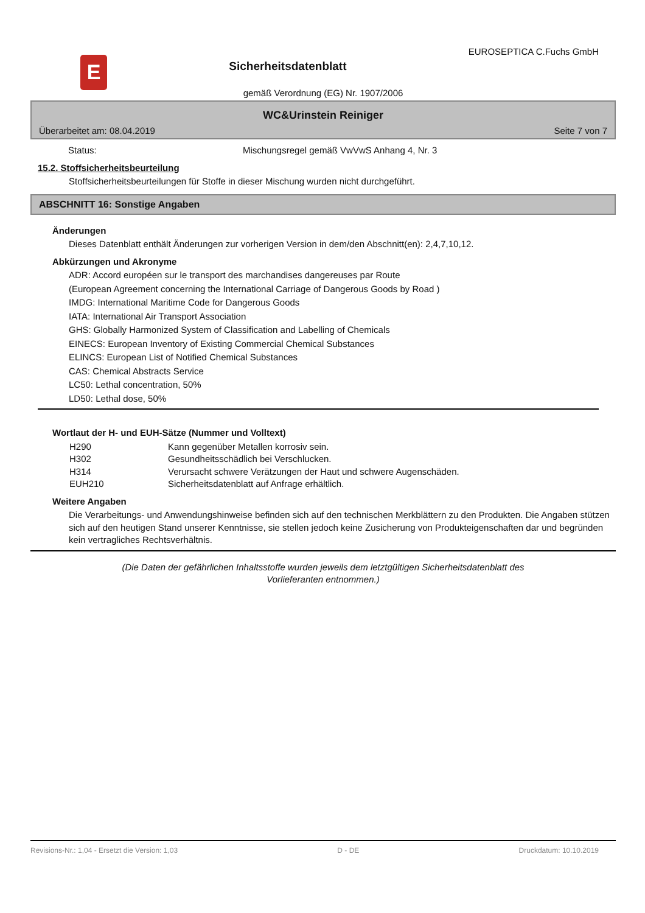E
Sicherheitsdatenblatt
EUROSEPTICA C.Fuchs GmbH
gemäß Verordnung (EG) Nr. 1907/2006
WC&Urinstein Reiniger
Überarbeitet am: 08.04.2019 Seite 7 von 7
| Status: | Mischungsregel gemäß VwVwS Anhang 4, Nr. 3 |
15.2. Stoffsicherheitsbeurteilung
Stoffsicherheitsbeurteilungen für Stoffe in dieser Mischung wurden nicht durchgeführt.
ABSCHNITT 16: Sonstige Angaben
Änderungen
Dieses Datenblatt enthält Änderungen zur vorherigen Version in dem/den Abschnitt(en): 2,4,7,10,12.
Abkürzungen und Akronyme
ADR: Accord européen sur le transport des marchandises dangereuses par Route
(European Agreement concerning the International Carriage of Dangerous Goods by Road )
IMDG: International Maritime Code for Dangerous Goods
IATA: International Air Transport Association
GHS: Globally Harmonized System of Classification and Labelling of Chemicals
EINECS: European Inventory of Existing Commercial Chemical Substances
ELINCS: European List of Notified Chemical Substances
CAS: Chemical Abstracts Service
LC50: Lethal concentration, 50%
LD50: Lethal dose, 50%
Wortlaut der H- und EUH-Sätze (Nummer und Volltext)
| H290 | Kann gegenüber Metallen korrosiv sein. |
| H302 | Gesundheitsschädlich bei Verschlucken. |
| H314 | Verursacht schwere Verätzungen der Haut und schwere Augenschäden. |
| EUH210 | Sicherheitsdatenblatt auf Anfrage erhältlich. |
Weitere Angaben
Die Verarbeitungs- und Anwendungshinweise befinden sich auf den technischen Merkblättern zu den Produkten. Die Angaben stützen sich auf den heutigen Stand unserer Kenntnisse, sie stellen jedoch keine Zusicherung von Produkteigenschaften dar und begründen kein vertragliches Rechtsverhältnis.
(Die Daten der gefährlichen Inhaltsstoffe wurden jeweils dem letztgültigen Sicherheitsdatenblatt des Vorlieferanten entnommen.)
Revisions-Nr.: 1,04 - Ersetzt die Version: 1,03 D - DE Druckdatum: 10.10.2019